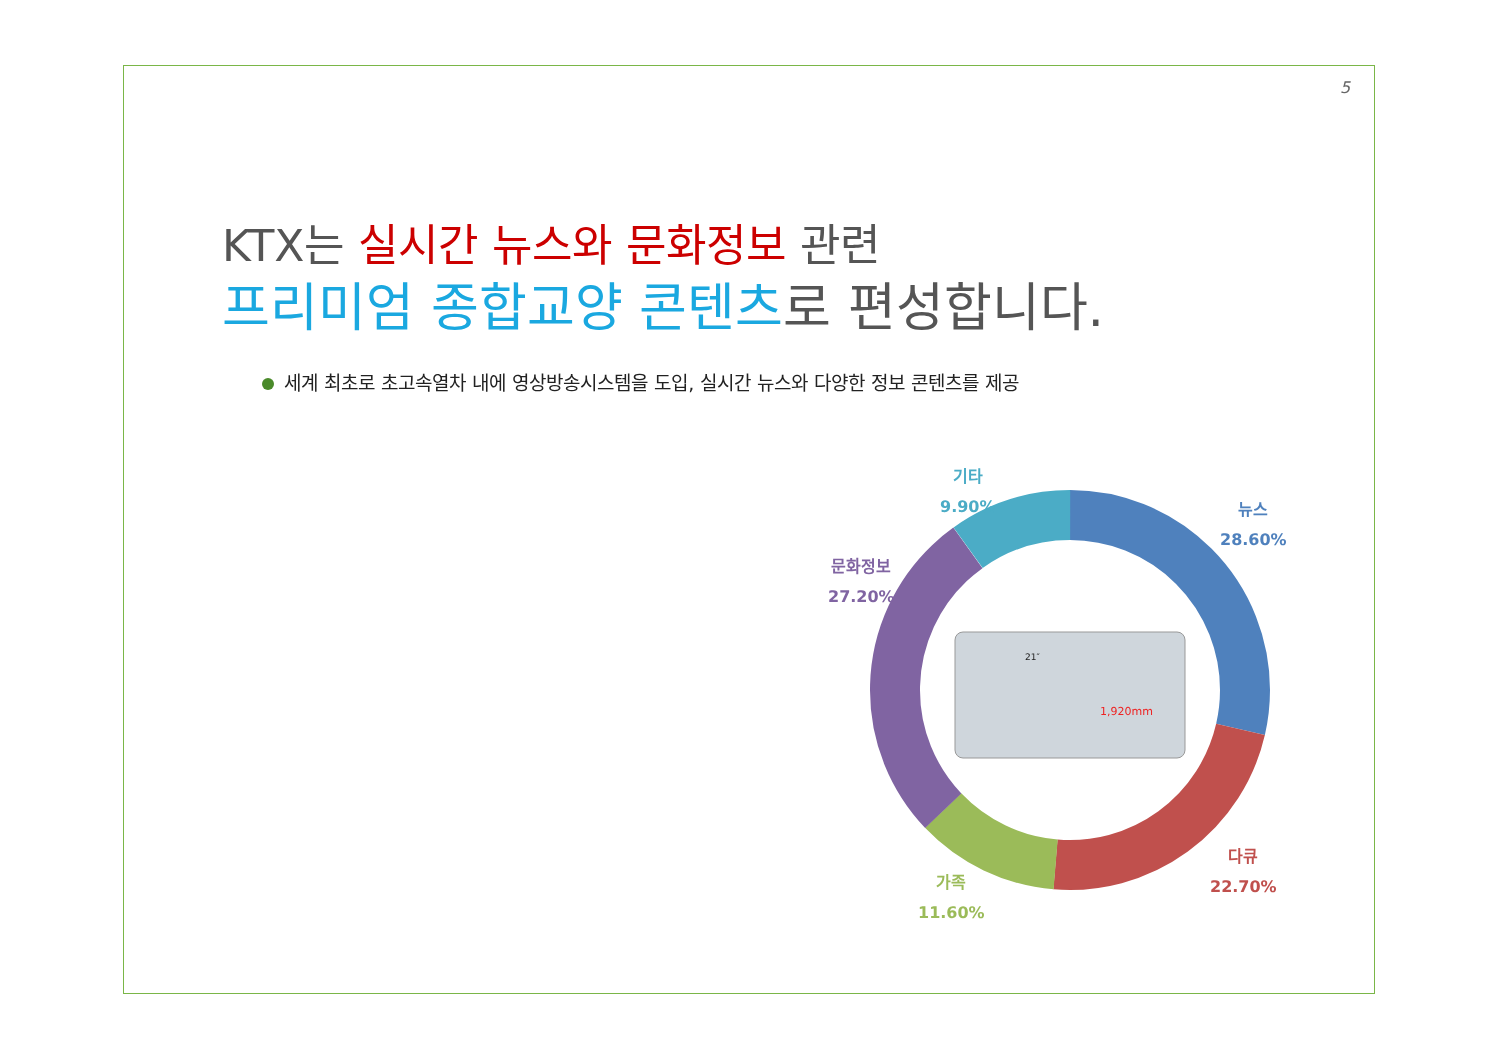5
KTX는 실시간 뉴스와 문화정보 관련
프리미엄 종합교양 콘텐츠로 편성합니다.
세계 최초로 초고속열차 내에 영상방송시스템을 도입, 실시간 뉴스와 다양한 정보 콘텐츠를 제공
1,920mm
21″
기타
9.90%
뉴스
28.60%
문화정보
27.20%
다큐
22.70%
가족
11.60%